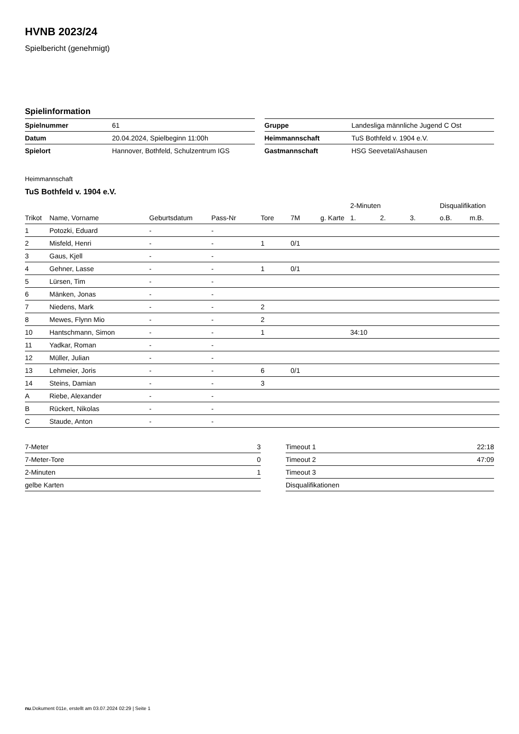HVNB 2023/24
Spielbericht (genehmigt)
Spielinformation
| Spielnummer | 61 |
| Datum | 20.04.2024, Spielbeginn 11:00h |
| Spielort | Hannover, Bothfeld, Schulzentrum IGS |
| Gruppe | Landesliga männliche Jugend C Ost |
| Heimmannschaft | TuS Bothfeld v. 1904 e.V. |
| Gastmannschaft | HSG Seevetal/Ashausen |
Heimmannschaft
TuS Bothfeld v. 1904 e.V.
| | | | | | | | 2-Minuten | | | Disqualifikation | |
| --- | --- | --- | --- | --- | --- | --- | --- | --- | --- | --- | --- |
| Trikot | Name, Vorname | Geburtsdatum | Pass-Nr | Tore | 7M | g. Karte | 1. | 2. | 3. | o.B. | m.B. |
| 1 | Potozki, Eduard | - | - | | | | | | | | |
| 2 | Misfeld, Henri | - | - | 1 | 0/1 | | | | | | |
| 3 | Gaus, Kjell | - | - | | | | | | | | |
| 4 | Gehner, Lasse | - | - | 1 | 0/1 | | | | | | |
| 5 | Lürsen, Tim | - | - | | | | | | | | |
| 6 | Mänken, Jonas | - | - | | | | | | | | |
| 7 | Niedens, Mark | - | - | 2 | | | | | | | |
| 8 | Mewes, Flynn Mio | - | - | 2 | | | | | | | |
| 10 | Hantschmann, Simon | - | - | 1 | | | 34:10 | | | | |
| 11 | Yadkar, Roman | - | - | | | | | | | | |
| 12 | Müller, Julian | - | - | | | | | | | | |
| 13 | Lehmeier, Joris | - | - | 6 | 0/1 | | | | | | |
| 14 | Steins, Damian | - | - | 3 | | | | | | | |
| A | Riebe, Alexander | - | - | | | | | | | | |
| B | Rückert, Nikolas | - | - | | | | | | | | |
| C | Staude, Anton | - | - | | | | | | | | |
| 7-Meter | 3 |
| 7-Meter-Tore | 0 |
| 2-Minuten | 1 |
| gelbe Karten | |
| Timeout 1 | 22:18 |
| Timeout 2 | 47:09 |
| Timeout 3 | |
| Disqualifikationen | |
nu.Dokument 011e, erstellt am 03.07.2024 02:29 | Seite 1